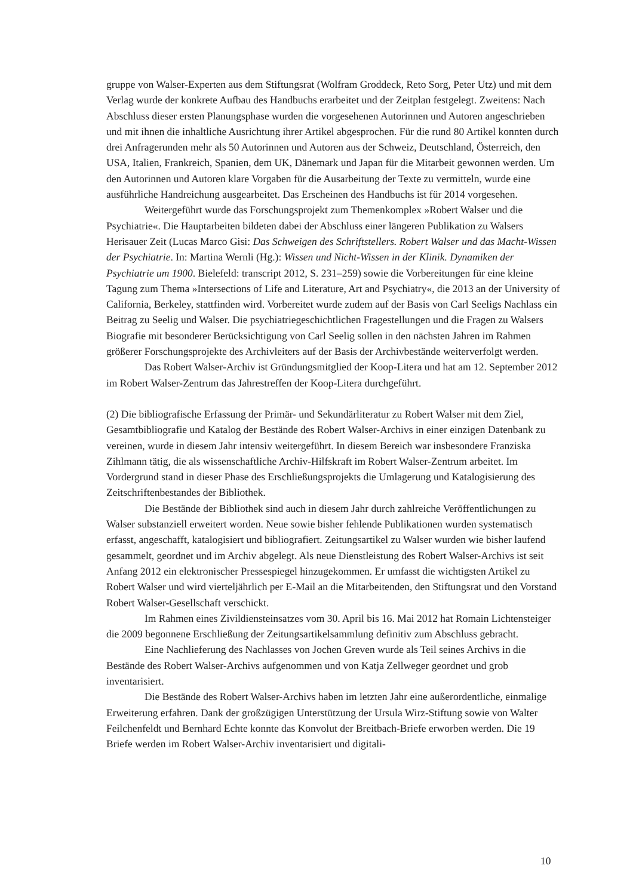gruppe von Walser-Experten aus dem Stiftungsrat (Wolfram Groddeck, Reto Sorg, Peter Utz) und mit dem Verlag wurde der konkrete Aufbau des Handbuchs erarbeitet und der Zeitplan festgelegt. Zweitens: Nach Abschluss dieser ersten Planungsphase wurden die vorgesehenen Autorinnen und Autoren angeschrieben und mit ihnen die inhaltliche Ausrichtung ihrer Artikel abgesprochen. Für die rund 80 Artikel konnten durch drei Anfragerunden mehr als 50 Autorinnen und Autoren aus der Schweiz, Deutschland, Österreich, den USA, Italien, Frankreich, Spanien, dem UK, Dänemark und Japan für die Mitarbeit gewonnen werden. Um den Autorinnen und Autoren klare Vorgaben für die Ausarbeitung der Texte zu vermitteln, wurde eine ausführliche Handreichung ausgearbeitet. Das Erscheinen des Handbuchs ist für 2014 vorgesehen.
Weitergeführt wurde das Forschungsprojekt zum Themenkomplex »Robert Walser und die Psychiatrie«. Die Hauptarbeiten bildeten dabei der Abschluss einer längeren Publikation zu Walsers Herisauer Zeit (Lucas Marco Gisi: Das Schweigen des Schriftstellers. Robert Walser und das Macht-Wissen der Psychiatrie. In: Martina Wernli (Hg.): Wissen und Nicht-Wissen in der Klinik. Dynamiken der Psychiatrie um 1900. Bielefeld: transcript 2012, S. 231–259) sowie die Vorbereitungen für eine kleine Tagung zum Thema »Intersections of Life and Literature, Art and Psychiatry«, die 2013 an der University of California, Berkeley, stattfinden wird. Vorbereitet wurde zudem auf der Basis von Carl Seeligs Nachlass ein Beitrag zu Seelig und Walser. Die psychiatriegeschichtlichen Fragestellungen und die Fragen zu Walsers Biografie mit besonderer Berücksichtigung von Carl Seelig sollen in den nächsten Jahren im Rahmen größerer Forschungsprojekte des Archivleiters auf der Basis der Archivbestände weiterverfolgt werden.
Das Robert Walser-Archiv ist Gründungsmitglied der Koop-Litera und hat am 12. September 2012 im Robert Walser-Zentrum das Jahrestreffen der Koop-Litera durchgeführt.
(2) Die bibliografische Erfassung der Primär- und Sekundärliteratur zu Robert Walser mit dem Ziel, Gesamtbibliografie und Katalog der Bestände des Robert Walser-Archivs in einer einzigen Datenbank zu vereinen, wurde in diesem Jahr intensiv weitergeführt. In diesem Bereich war insbesondere Franziska Zihlmann tätig, die als wissenschaftliche Archiv-Hilfskraft im Robert Walser-Zentrum arbeitet. Im Vordergrund stand in dieser Phase des Erschließungsprojekts die Umlagerung und Katalogisierung des Zeitschriftenbestandes der Bibliothek.
Die Bestände der Bibliothek sind auch in diesem Jahr durch zahlreiche Veröffentlichungen zu Walser substanziell erweitert worden. Neue sowie bisher fehlende Publikationen wurden systematisch erfasst, angeschafft, katalogisiert und bibliografiert. Zeitungsartikel zu Walser wurden wie bisher laufend gesammelt, geordnet und im Archiv abgelegt. Als neue Dienstleistung des Robert Walser-Archivs ist seit Anfang 2012 ein elektronischer Pressespiegel hinzugekommen. Er umfasst die wichtigsten Artikel zu Robert Walser und wird vierteljährlich per E-Mail an die Mitarbeitenden, den Stiftungsrat und den Vorstand Robert Walser-Gesellschaft verschickt.
Im Rahmen eines Zivildiensteinsatzes vom 30. April bis 16. Mai 2012 hat Romain Lichtensteiger die 2009 begonnene Erschließung der Zeitungsartikelsammlung definitiv zum Abschluss gebracht.
Eine Nachlieferung des Nachlasses von Jochen Greven wurde als Teil seines Archivs in die Bestände des Robert Walser-Archivs aufgenommen und von Katja Zellweger geordnet und grob inventarisiert.
Die Bestände des Robert Walser-Archivs haben im letzten Jahr eine außerordentliche, einmalige Erweiterung erfahren. Dank der großzügigen Unterstützung der Ursula Wirz-Stiftung sowie von Walter Feilchenfeldt und Bernhard Echte konnte das Konvolut der Breitbach-Briefe erworben werden. Die 19 Briefe werden im Robert Walser-Archiv inventarisiert und digitali-
10